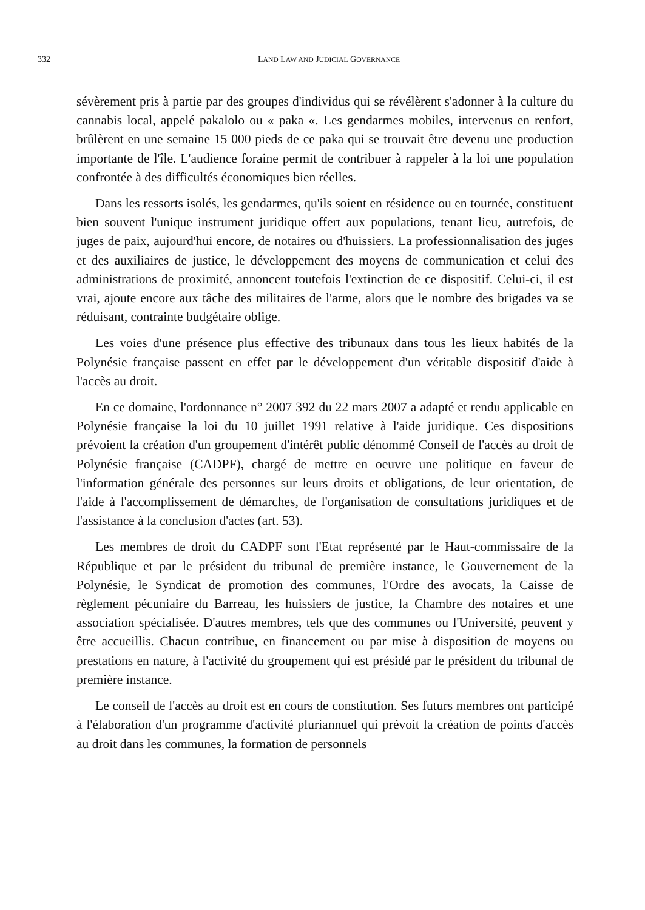332
LAND LAW AND JUDICIAL GOVERNANCE
sévèrement pris à partie par des groupes d'individus qui se révélèrent s'adonner à la culture du cannabis local, appelé pakalolo ou « paka «. Les gendarmes mobiles, intervenus en renfort, brûlèrent en une semaine 15 000 pieds de ce paka qui se trouvait être devenu une production importante de l'île. L'audience foraine permit de contribuer à rappeler à la loi une population confrontée à des difficultés économiques bien réelles.
Dans les ressorts isolés, les gendarmes, qu'ils soient en résidence ou en tournée, constituent bien souvent l'unique instrument juridique offert aux populations, tenant lieu, autrefois, de juges de paix, aujourd'hui encore, de notaires ou d'huissiers. La professionnalisation des juges et des auxiliaires de justice, le développement des moyens de communication et celui des administrations de proximité, annoncent toutefois l'extinction de ce dispositif. Celui-ci, il est vrai, ajoute encore aux tâche des militaires de l'arme, alors que le nombre des brigades va se réduisant, contrainte budgétaire oblige.
Les voies d'une présence plus effective des tribunaux dans tous les lieux habités de la Polynésie française passent en effet par le développement d'un véritable dispositif d'aide à l'accès au droit.
En ce domaine, l'ordonnance n° 2007 392 du 22 mars 2007 a adapté et rendu applicable en Polynésie française la loi du 10 juillet 1991 relative à l'aide juridique. Ces dispositions prévoient la création d'un groupement d'intérêt public dénommé Conseil de l'accès au droit de Polynésie française (CADPF), chargé de mettre en oeuvre une politique en faveur de l'information générale des personnes sur leurs droits et obligations, de leur orientation, de l'aide à l'accomplissement de démarches, de l'organisation de consultations juridiques et de l'assistance à la conclusion d'actes (art. 53).
Les membres de droit du CADPF sont l'Etat représenté par le Haut-commissaire de la République et par le président du tribunal de première instance, le Gouvernement de la Polynésie, le Syndicat de promotion des communes, l'Ordre des avocats, la Caisse de règlement pécuniaire du Barreau, les huissiers de justice, la Chambre des notaires et une association spécialisée. D'autres membres, tels que des communes ou l'Université, peuvent y être accueillis. Chacun contribue, en financement ou par mise à disposition de moyens ou prestations en nature, à l'activité du groupement qui est présidé par le président du tribunal de première instance.
Le conseil de l'accès au droit est en cours de constitution. Ses futurs membres ont participé à l'élaboration d'un programme d'activité pluriannuel qui prévoit la création de points d'accès au droit dans les communes, la formation de personnels